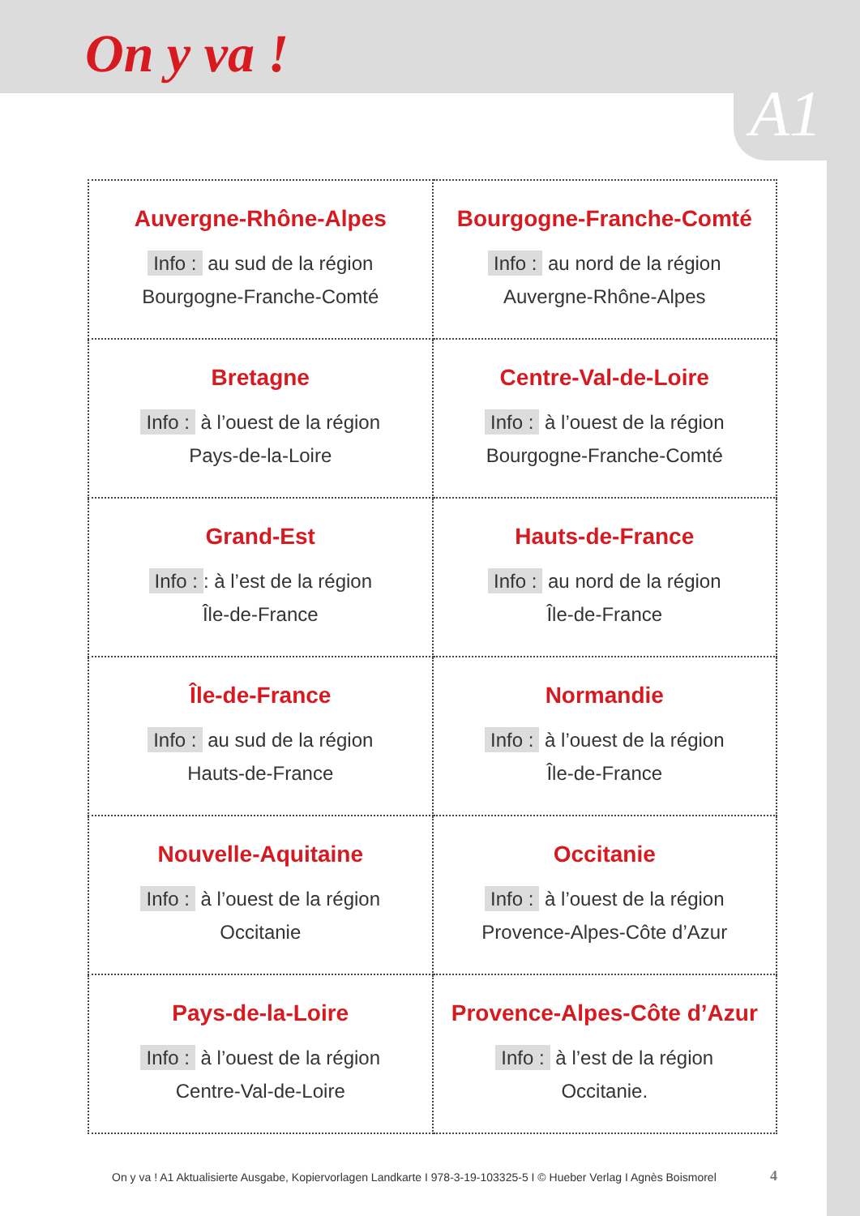On y va !
A1
| Auvergne-Rhône-Alpes Info : au sud de la région Bourgogne-Franche-Comté | Bourgogne-Franche-Comté Info : au nord de la région Auvergne-Rhône-Alpes |
| Bretagne Info : à l’ouest de la région Pays-de-la-Loire | Centre-Val-de-Loire Info : à l’ouest de la région Bourgogne-Franche-Comté |
| Grand-Est Info : : à l’est de la région Île-de-France | Hauts-de-France Info : au nord de la région Île-de-France |
| Île-de-France Info : au sud de la région Hauts-de-France | Normandie Info : à l’ouest de la région Île-de-France |
| Nouvelle-Aquitaine Info : à l’ouest de la région Occitanie | Occitanie Info : à l’ouest de la région Provence-Alpes-Côte d’Azur |
| Pays-de-la-Loire Info : à l’ouest de la région Centre-Val-de-Loire | Provence-Alpes-Côte d’Azur Info : à l’est de la région Occitanie. |
On y va ! A1 Aktualisierte Ausgabe, Kopiervorlagen Landkarte I 978-3-19-103325-5 I © Hueber Verlag I Agnès Boismorel
4